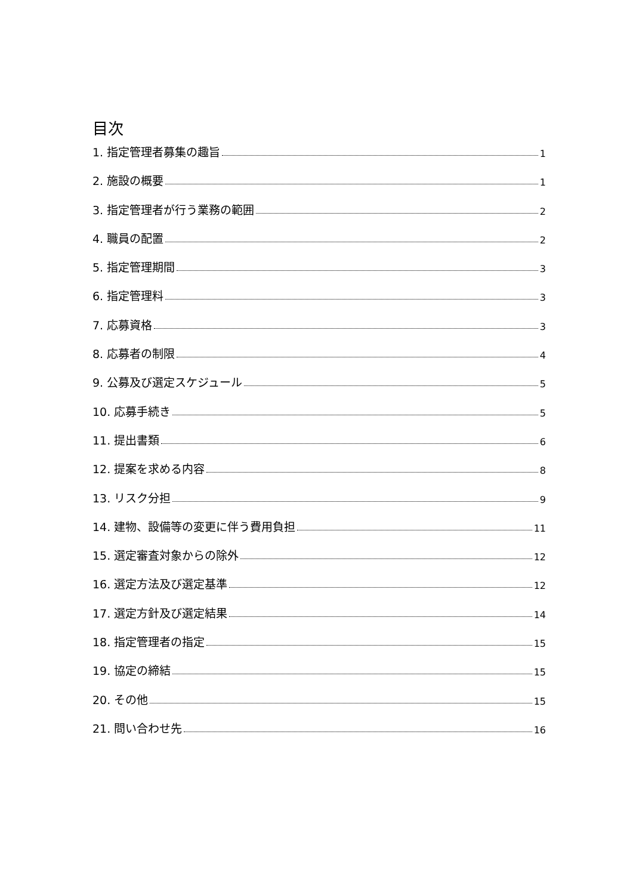目次
1. 指定管理者募集の趣旨 1
2. 施設の概要 1
3. 指定管理者が行う業務の範囲 2
4. 職員の配置 2
5. 指定管理期間 3
6. 指定管理料 3
7. 応募資格 3
8. 応募者の制限 4
9. 公募及び選定スケジュール 5
10. 応募手続き 5
11. 提出書類 6
12. 提案を求める内容 8
13. リスク分担 9
14. 建物、設備等の変更に伴う費用負担 11
15. 選定審査対象からの除外 12
16. 選定方法及び選定基準 12
17. 選定方針及び選定結果 14
18. 指定管理者の指定 15
19. 協定の締結 15
20. その他 15
21. 問い合わせ先 16